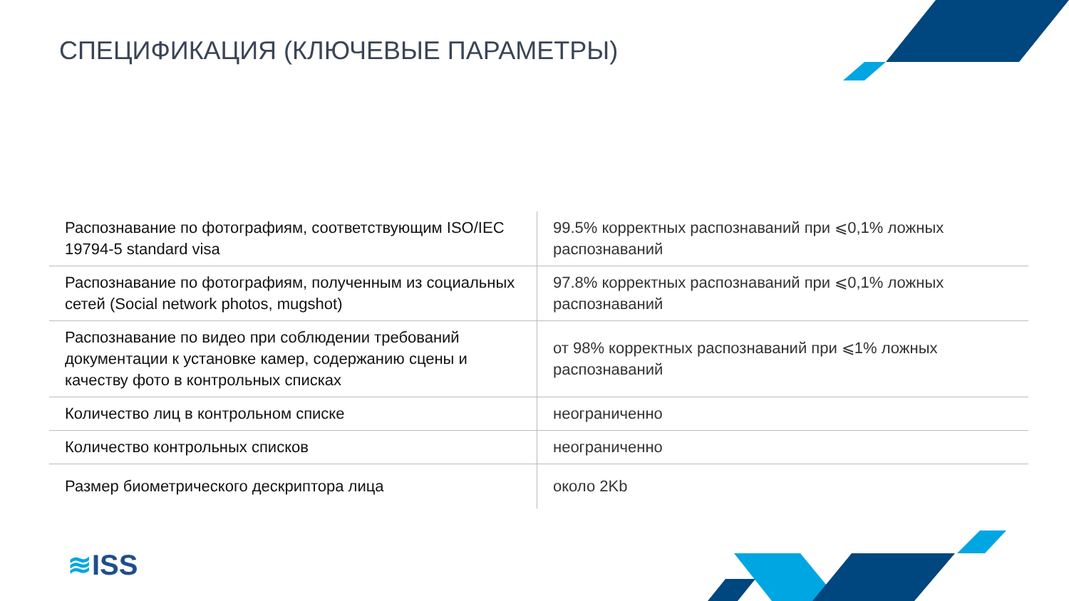СПЕЦИФИКАЦИЯ (КЛЮЧЕВЫЕ ПАРАМЕТРЫ)
| Распознавание по фотографиям, соответствующим ISO/IEC 19794-5 standard visa | 99.5% корректных распознаваний при ⩽0,1% ложных распознаваний |
| Распознавание по фотографиям, полученным из социальных сетей (Social network photos, mugshot) | 97.8% корректных распознаваний при ⩽0,1% ложных распознаваний |
| Распознавание по видео при соблюдении требований документации к установке камер, содержанию сцены и качеству фото в контрольных списках | от 98% корректных распознаваний при ⩽1% ложных распознаваний |
| Количество лиц в контрольном списке | неограниченно |
| Количество контрольных списков | неограниченно |
| Размер биометрического дескриптора лица | около 2Kb |
≋ISS